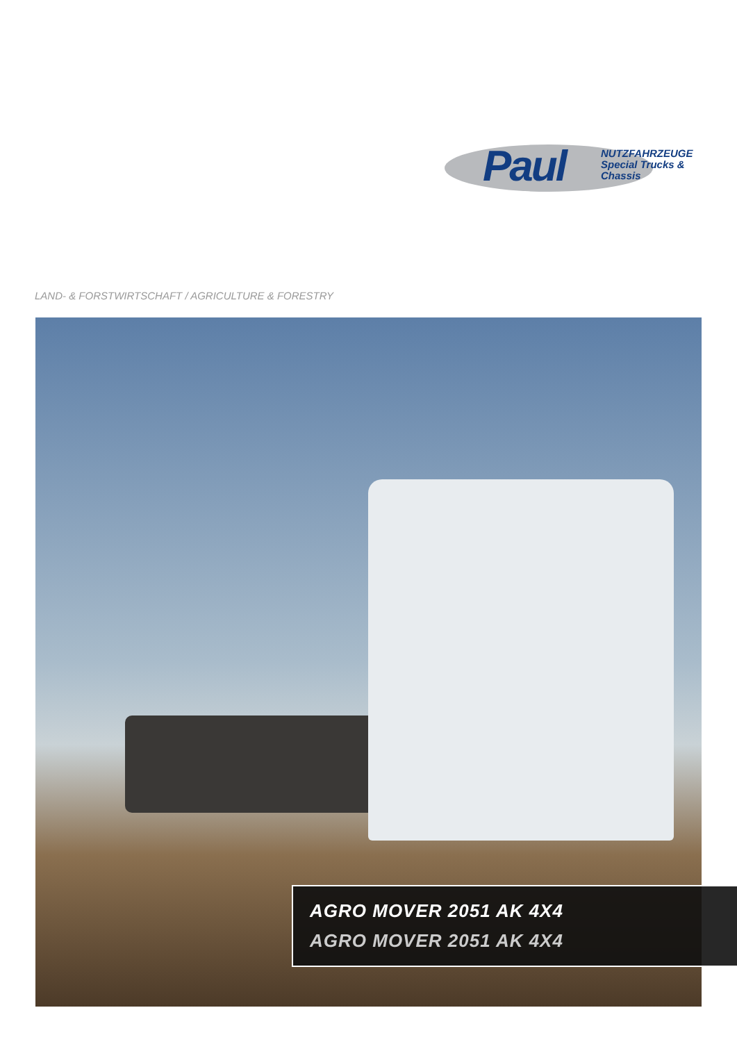Paul
NUTZFAHRZEUGE
Special Trucks & Chassis
LAND- & FORSTWIRTSCHAFT / AGRICULTURE & FORESTRY
AGRO MOVER 2051 AK 4X4
AGRO MOVER 2051 AK 4X4